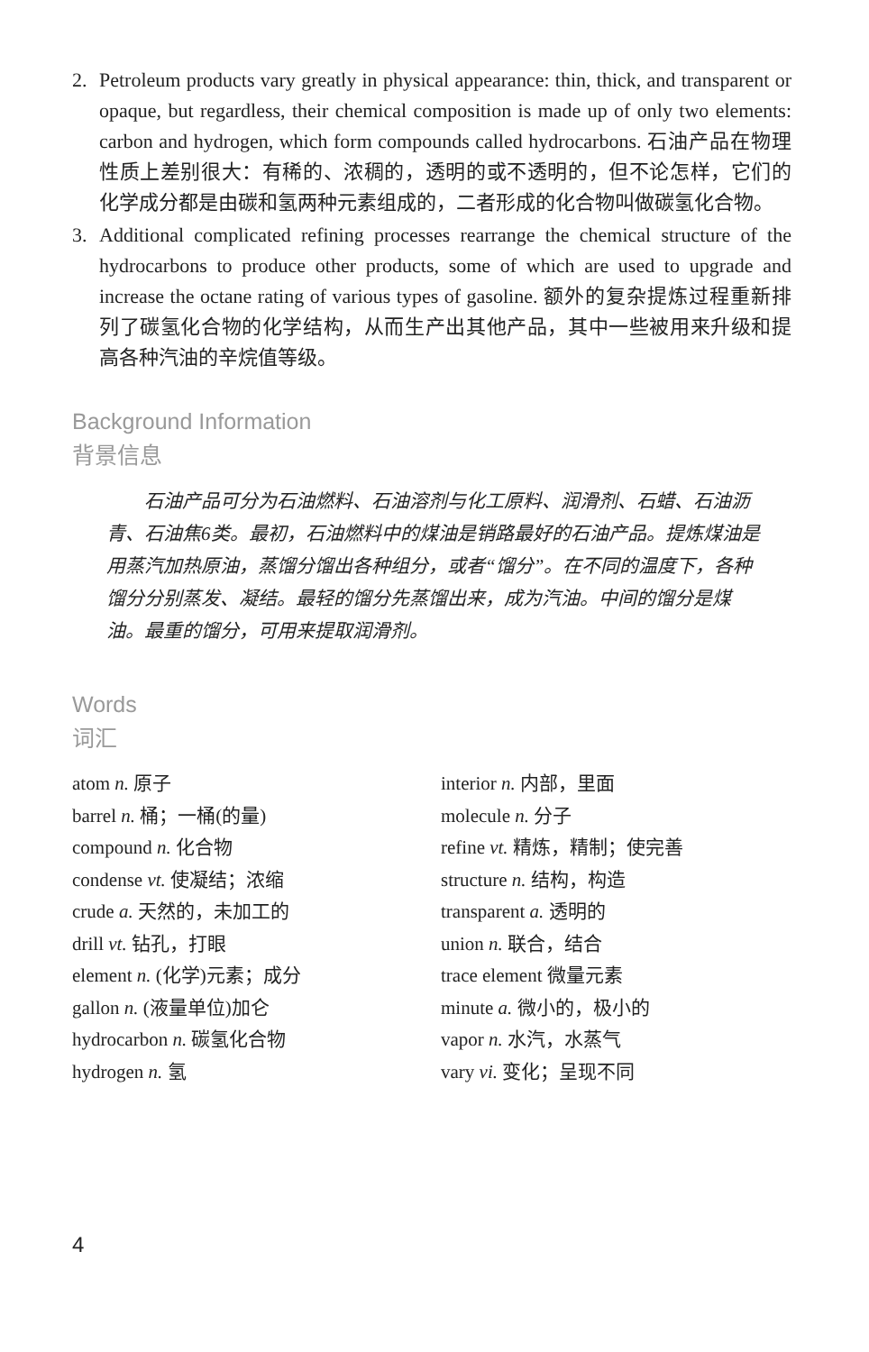2. Petroleum products vary greatly in physical appearance: thin, thick, and transparent or opaque, but regardless, their chemical composition is made up of only two elements: carbon and hydrogen, which form compounds called hydrocarbons. 石油产品在物理性质上差别很大：有稀的、浓稠的，透明的或不透明的，但不论怎样，它们的化学成分都是由碳和氢两种元素组成的，二者形成的化合物叫做碳氢化合物。
3. Additional complicated refining processes rearrange the chemical structure of the hydrocarbons to produce other products, some of which are used to upgrade and increase the octane rating of various types of gasoline. 额外的复杂提炼过程重新排列了碳氢化合物的化学结构，从而生产出其他产品，其中一些被用来升级和提高各种汽油的辛烷值等级。
Background Information
背景信息
石油产品可分为石油燃料、石油溶剂与化工原料、润滑剂、石蜡、石油沥青、石油焦6类。最初，石油燃料中的煤油是销路最好的石油产品。提炼煤油是用蒸汽加热原油，蒸馏分馏出各种组分，或者“馏分”。在不同的温度下，各种馏分分别蒸发、凝结。最轻的馏分先蒸馏出来，成为汽油。中间的馏分是煤油。最重的馏分，可用来提取润滑剂。
Words
词汇
atom n. 原子
barrel n. 桶；一桶(的量)
compound n. 化合物
condense vt. 使凝结；浓缩
crude a. 天然的，未加工的
drill vt. 钻孔，打眼
element n. (化学)元素；成分
gallon n. (液量单位)加仑
hydrocarbon n. 碳氢化合物
hydrogen n. 氢
interior n. 内部，里面
molecule n. 分子
refine vt. 精炼，精制；使完善
structure n. 结构，构造
transparent a. 透明的
union n. 联合，结合
trace element 微量元素
minute a. 微小的，极小的
vapor n. 水汽，水蒸气
vary vi. 变化；呈现不同
4